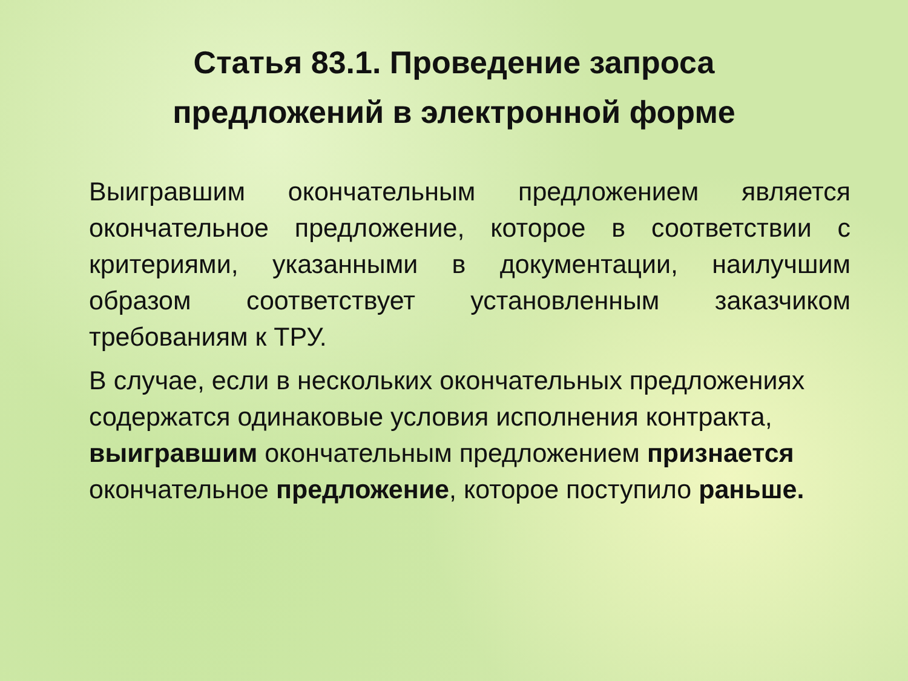Статья 83.1. Проведение запроса
предложений в электронной форме
Выигравшим окончательным предложением является окончательное предложение, которое в соответствии с критериями, указанными в документации, наилучшим образом соответствует установленным заказчиком требованиям к ТРУ.
В случае, если в нескольких окончательных предложениях содержатся одинаковые условия исполнения контракта, выигравшим окончательным предложением признается окончательное предложение, которое поступило раньше.